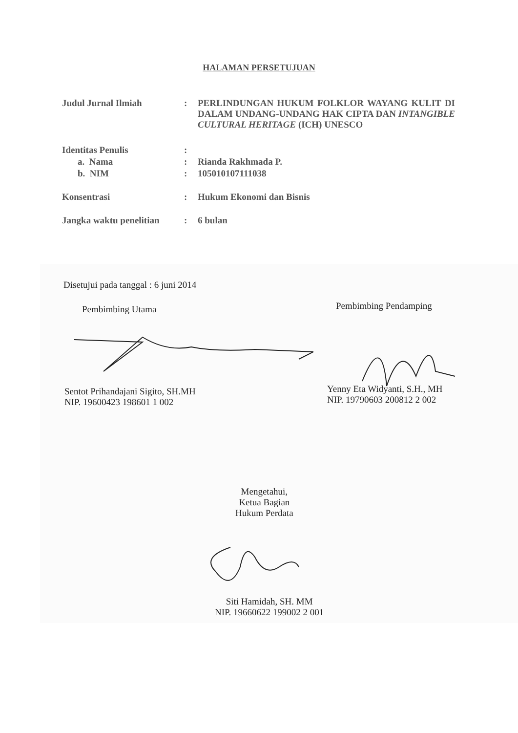HALAMAN PERSETUJUAN
| Judul Jurnal Ilmiah | : | PERLINDUNGAN HUKUM FOLKLOR WAYANG KULIT DI DALAM UNDANG-UNDANG HAK CIPTA DAN INTANGIBLE CULTURAL HERITAGE (ICH) UNESCO |
| Identitas Penulis | : | |
| a. Nama | : | Rianda Rakhmada P. |
| b. NIM | : | 105010107111038 |
| Konsentrasi | : | Hukum Ekonomi dan Bisnis |
| Jangka waktu penelitian | : | 6 bulan |
Disetujui pada tanggal : 6 juni 2014
Pembimbing Utama Pembimbing Pendamping
Sentot Prihandajani Sigito, SH.MH
NIP. 19600423 198601 1 002
Yenny Eta Widyanti, S.H., MH
NIP. 19790603 200812 2 002
Mengetahui,
Ketua Bagian
Hukum Perdata
Siti Hamidah, SH. MM
NIP. 19660622 199002 2 001